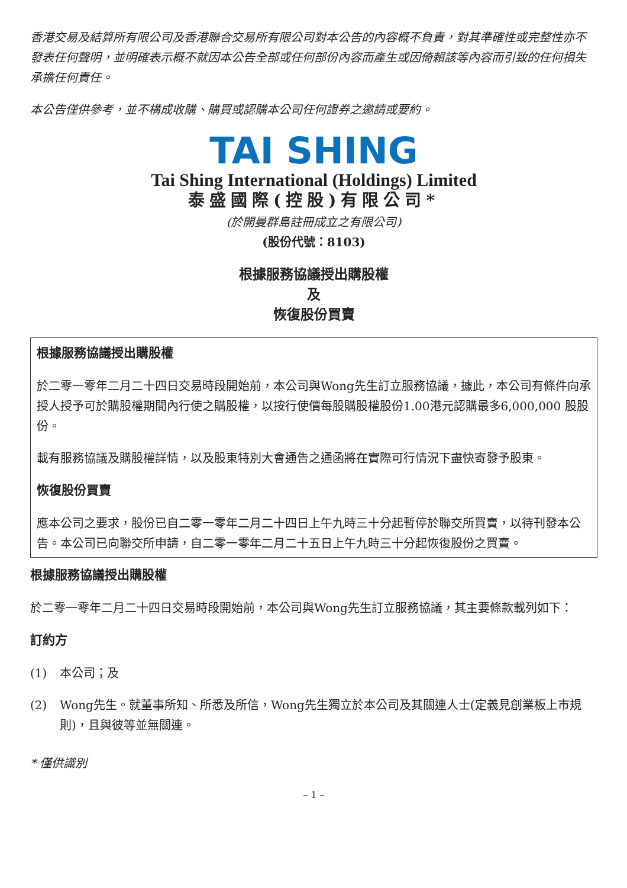香港交易及結算所有限公司及香港聯合交易所有限公司對本公告的內容概不負責，對其準確性或完整性亦不發表任何聲明，並明確表示概不就因本公告全部或任何部份內容而產生或因倚賴該等內容而引致的任何損失承擔任何責任。
本公告僅供參考，並不構成收購、購買或認購本公司任何證券之邀請或要約。
TAI SHING
Tai Shing International (Holdings) Limited
泰盛國際(控股)有限公司*
(於開曼群島註冊成立之有限公司)
(股份代號：8103)
根據服務協議授出購股權
及
恢復股份買賣
根據服務協議授出購股權
於二零一零年二月二十四日交易時段開始前，本公司與Wong先生訂立服務協議，據此，本公司有條件向承授人授予可於購股權期間內行使之購股權，以按行使價每股購股權股份1.00港元認購最多6,000,000 股股份。
載有服務協議及購股權詳情，以及股東特別大會通告之通函將在實際可行情況下盡快寄發予股東。
恢復股份買賣
應本公司之要求，股份已自二零一零年二月二十四日上午九時三十分起暫停於聯交所買賣，以待刊發本公告。本公司已向聯交所申請，自二零一零年二月二十五日上午九時三十分起恢復股份之買賣。
根據服務協議授出購股權
於二零一零年二月二十四日交易時段開始前，本公司與Wong先生訂立服務協議，其主要條款載列如下：
訂約方
(1) 本公司；及
(2) Wong先生。就董事所知、所悉及所信，Wong先生獨立於本公司及其關連人士(定義見創業板上市規則)，且與彼等並無關連。
* 僅供識別
– 1 –